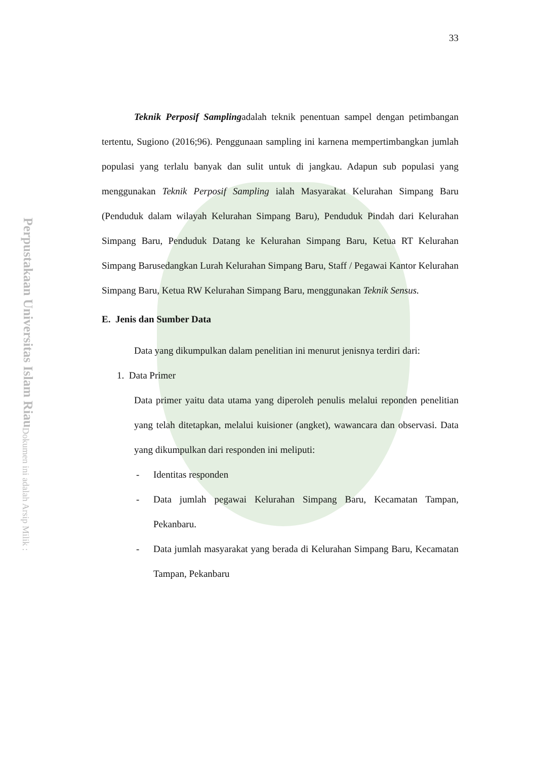Perpustakaan Universitas Islam Riau
Dokumen ini adalah Arsip Milik :
33
Teknik Perposif Samplingadalah teknik penentuan sampel dengan petimbangan tertentu, Sugiono (2016;96). Penggunaan sampling ini karnena mempertimbangkan jumlah populasi yang terlalu banyak dan sulit untuk di jangkau. Adapun sub populasi yang menggunakan Teknik Perposif Sampling ialah Masyarakat Kelurahan Simpang Baru (Penduduk dalam wilayah Kelurahan Simpang Baru), Penduduk Pindah dari Kelurahan Simpang Baru, Penduduk Datang ke Kelurahan Simpang Baru, Ketua RT Kelurahan Simpang Barusedangkan Lurah Kelurahan Simpang Baru, Staff / Pegawai Kantor Kelurahan Simpang Baru, Ketua RW Kelurahan Simpang Baru, menggunakan Teknik Sensus.
E. Jenis dan Sumber Data
Data yang dikumpulkan dalam penelitian ini menurut jenisnya terdiri dari:
1. Data Primer
Data primer yaitu data utama yang diperoleh penulis melalui reponden penelitian yang telah ditetapkan, melalui kuisioner (angket), wawancara dan observasi. Data yang dikumpulkan dari responden ini meliputi:
- Identitas responden
- Data jumlah pegawai Kelurahan Simpang Baru, Kecamatan Tampan, Pekanbaru.
- Data jumlah masyarakat yang berada di Kelurahan Simpang Baru, Kecamatan Tampan, Pekanbaru